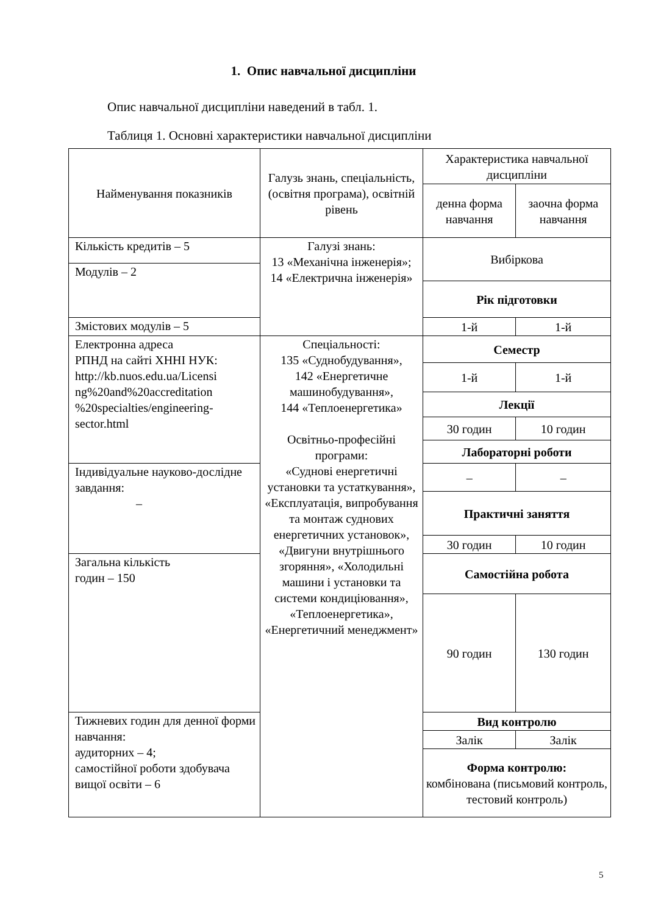1. Опис навчальної дисципліни
Опис навчальної дисципліни наведений в табл. 1.
Таблиця 1. Основні характеристики навчальної дисципліни
| Найменування показників | Галузь знань, спеціальність, (освітня програма), освітній рівень | Характеристика навчальної дисципліни | |
| | | денна форма навчання | заочна форма навчання |
| Кількість кредитів – 5 | Галузі знань: 13 «Механічна інженерія»; 14 «Електрична інженерія» | Вибіркова | |
| Модулів – 2 | | | |
| | | Рік підготовки | |
| Змістових модулів – 5 | | 1-й | 1-й |
| Електронна адреса РПНД на сайті ХННІ НУК: http://kb.nuos.edu.ua/Licensi ng%20and%20accreditation %20specialties/engineering-sector.html | Спеціальності: 135 «Суднобудування», 142 «Енергетичне машинобудування», 144 «Теплоенергетика» Освітньо-професійні програми: «Суднові енергетичні установки та устаткування», «Експлуатація, випробування та монтаж суднових енергетичних установок», «Двигуни внутрішнього згоряння», «Холодильні машини і установки та системи кондиціювання», «Теплоенергетика», «Енергетичний менеджмент» | Семестр | |
| | | 1-й | 1-й |
| | | Лекції | |
| | | 30 годин | 10 годин |
| | | Лабораторні роботи | |
| Індивідуальне науково-дослідне завдання: – | | – | – |
| | | Практичні заняття | |
| | | 30 годин | 10 годин |
| Загальна кількість годин – 150 | | Самостійна робота | |
| | | 90 годин | 130 годин |
| Тижневих годин для денної форми навчання: аудиторних – 4; самостійної роботи здобувача вищої освіти – 6 | | Вид контролю | |
| | | Залік | Залік |
| | | Форма контролю: комбінована (письмовий контроль, тестовий контроль) | |
5